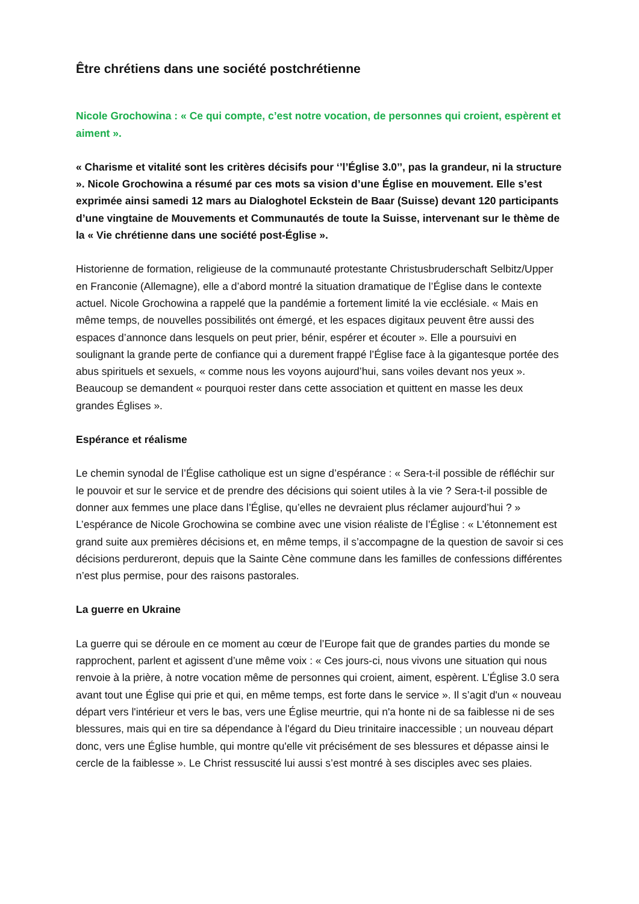Être chrétiens dans une société postchrétienne
Nicole Grochowina : « Ce qui compte, c’est notre vocation, de personnes qui croient, espèrent et aiment ».
« Charisme et vitalité sont les critères décisifs pour ‘’l’Église 3.0’’, pas la grandeur, ni la structure ». Nicole Grochowina a résumé par ces mots sa vision d’une Église en mouvement. Elle s’est exprimée ainsi samedi 12 mars au Dialoghotel Eckstein de Baar (Suisse) devant 120 participants d’une vingtaine de Mouvements et Communautés de toute la Suisse, intervenant sur le thème de la « Vie chrétienne dans une société post-Église ».
Historienne de formation, religieuse de la communauté protestante Christusbruderschaft Selbitz/Upper en Franconie (Allemagne), elle a d’abord montré la situation dramatique de l’Église dans le contexte actuel. Nicole Grochowina a rappelé que la pandémie a fortement limité la vie ecclésiale. « Mais en même temps, de nouvelles possibilités ont émergé, et les espaces digitaux peuvent être aussi des espaces d’annonce dans lesquels on peut prier, bénir, espérer et écouter ». Elle a poursuivi en soulignant la grande perte de confiance qui a durement frappé l’Église face à la gigantesque portée des abus spirituels et sexuels, « comme nous les voyons aujourd’hui, sans voiles devant nos yeux ». Beaucoup se demandent « pourquoi rester dans cette association et quittent en masse les deux grandes Églises ».
Espérance et réalisme
Le chemin synodal de l’Église catholique est un signe d’espérance : « Sera-t-il possible de réfléchir sur le pouvoir et sur le service et de prendre des décisions qui soient utiles à la vie ? Sera-t-il possible de donner aux femmes une place dans l’Église, qu’elles ne devraient plus réclamer aujourd’hui ? » L’espérance de Nicole Grochowina se combine avec une vision réaliste de l’Église : « L’étonnement est grand suite aux premières décisions et, en même temps, il s’accompagne de la question de savoir si ces décisions perdureront, depuis que la Sainte Cène commune dans les familles de confessions différentes n’est plus permise, pour des raisons pastorales.
La guerre en Ukraine
La guerre qui se déroule en ce moment au cœur de l’Europe fait que de grandes parties du monde se rapprochent, parlent et agissent d’une même voix : « Ces jours-ci, nous vivons une situation qui nous renvoie à la prière, à notre vocation même de personnes qui croient, aiment, espèrent. L’Église 3.0 sera avant tout une Église qui prie et qui, en même temps, est forte dans le service ». Il s’agit d'un « nouveau départ vers l'intérieur et vers le bas, vers une Église meurtrie, qui n'a honte ni de sa faiblesse ni de ses blessures, mais qui en tire sa dépendance à l'égard du Dieu trinitaire inaccessible ; un nouveau départ donc, vers une Église humble, qui montre qu'elle vit précisément de ses blessures et dépasse ainsi le cercle de la faiblesse ». Le Christ ressuscité lui aussi s’est montré à ses disciples avec ses plaies.